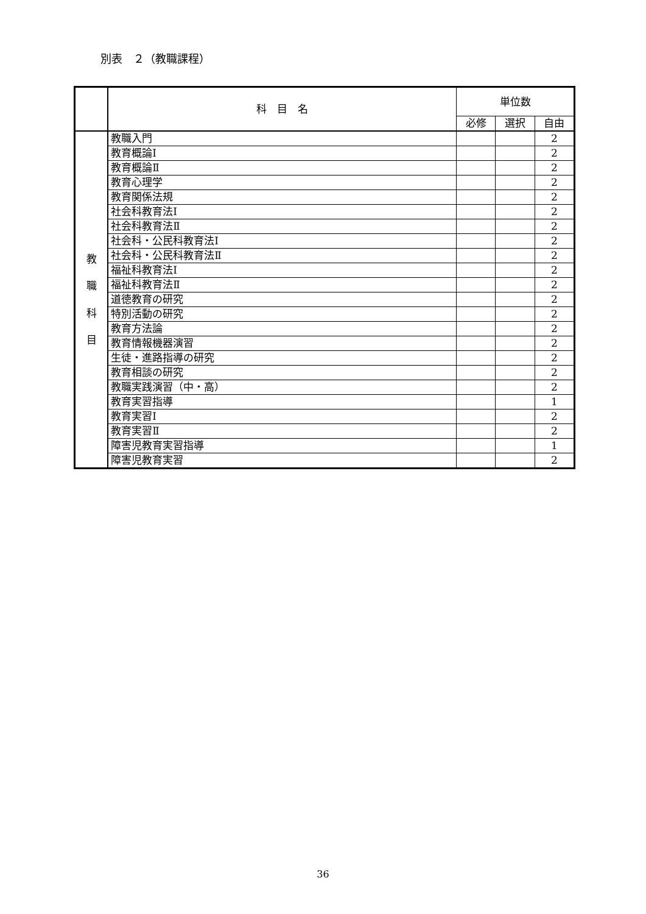別表　２（教職課程）
| | 科 目 名 | 単位数 | | |
| --- | --- | --- | --- | --- |
| | | 必修 | 選択 | 自由 |
| 教 職 科 目 | 教職入門 | | | 2 |
| | 教育概論Ⅰ | | | 2 |
| | 教育概論Ⅱ | | | 2 |
| | 教育心理学 | | | 2 |
| | 教育関係法規 | | | 2 |
| | 社会科教育法Ⅰ | | | 2 |
| | 社会科教育法Ⅱ | | | 2 |
| | 社会科・公民科教育法Ⅰ | | | 2 |
| | 社会科・公民科教育法Ⅱ | | | 2 |
| | 福祉科教育法Ⅰ | | | 2 |
| | 福祉科教育法Ⅱ | | | 2 |
| | 道徳教育の研究 | | | 2 |
| | 特別活動の研究 | | | 2 |
| | 教育方法論 | | | 2 |
| | 教育情報機器演習 | | | 2 |
| | 生徒・進路指導の研究 | | | 2 |
| | 教育相談の研究 | | | 2 |
| | 教職実践演習（中・高） | | | 2 |
| | 教育実習指導 | | | 1 |
| | 教育実習Ⅰ | | | 2 |
| | 教育実習Ⅱ | | | 2 |
| | 障害児教育実習指導 | | | 1 |
| | 障害児教育実習 | | | 2 |
36